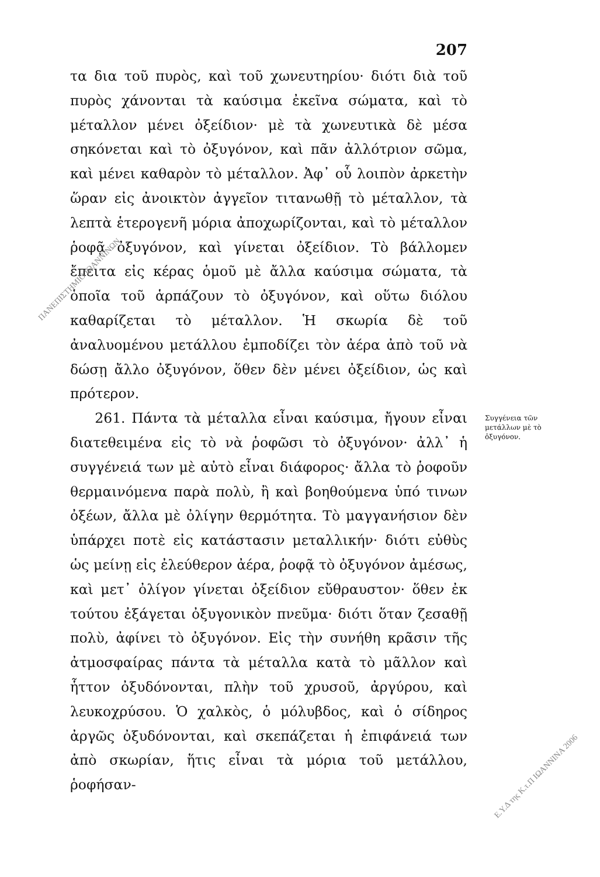207
τα δια τοῦ πυρὸς, καὶ τοῦ χωνευτηρίου· διότι διὰ τοῦ πυρὸς χάνονται τὰ καύσιμα ἐκεῖνα σώματα, καὶ τὸ μέταλλον μένει ὀξείδιον· μὲ τὰ χωνευτικὰ δὲ μέσα σηκόνεται καὶ τὸ ὀξυγόνον, καὶ πᾶν ἀλλότριον σῶμα, καὶ μένει καθαρὸν τὸ μέταλλον. Ἀφ᾽ οὗ λοιπὸν ἀρκετὴν ὥραν εἰς ἀνοικτὸν ἀγγεῖον τιτανωθῇ τὸ μέταλλον, τὰ λεπτὰ ἑτερογενῆ μόρια ἀποχωρίζονται, καὶ τὸ μέταλλον ῥοφᾷ ὀξυγόνον, καὶ γίνεται ὀξείδιον. Τὸ βάλλομεν ἔπειτα εἰς κέρας ὁμοῦ μὲ ἄλλα καύσιμα σώματα, τὰ ὁποῖα τοῦ ἁρπάζουν τὸ ὀξυγόνον, καὶ οὕτω διόλου καθαρίζεται τὸ μέταλλον. Ἡ σκωρία δὲ τοῦ ἀναλυομένου μετάλλου ἐμποδίζει τὸν ἀέρα ἀπὸ τοῦ νὰ δώσῃ ἄλλο ὀξυγόνον, ὅθεν δὲν μένει ὀξείδιον, ὡς καὶ πρότερον.
261. Πάντα τὰ μέταλλα εἶναι καύσιμα, ἤγουν εἶναι διατεθειμένα εἰς τὸ νὰ ῥοφῶσι τὸ ὀξυγόνον· ἀλλ᾽ ἡ συγγένειά των μὲ αὐτὸ εἶναι διάφορος· ἄλλα τὸ ῥοφοῦν θερμαινόμενα παρὰ πολὺ, ἢ καὶ βοηθούμενα ὑπό τινων ὀξέων, ἄλλα μὲ ὀλίγην θερμότητα. Τὸ μαγγανήσιον δὲν ὑπάρχει ποτὲ εἰς κατάστασιν μεταλλικήν· διότι εὐθὺς ὡς μείνῃ εἰς ἐλεύθερον ἀέρα, ῥοφᾷ τὸ ὀξυγόνον ἀμέσως, καὶ μετ᾽ ὀλίγον γίνεται ὀξείδιον εὔθραυστον· ὅθεν ἐκ τούτου ἐξάγεται ὀξυγονικὸν πνεῦμα· διότι ὅταν ζεσαθῇ πολὺ, ἀφίνει τὸ ὀξυγόνον. Εἰς τὴν συνήθη κρᾶσιν τῆς ἀτμοσφαίρας πάντα τὰ μέταλλα κατὰ τὸ μᾶλλον καὶ ἧττον ὀξυδόνονται, πλὴν τοῦ χρυσοῦ, ἀργύρου, καὶ λευκοχρύσου. Ὁ χαλκὸς, ὁ μόλυβδος, καὶ ὁ σίδηρος ἀργῶς ὀξυδόνονται, καὶ σκεπάζεται ἡ ἐπιφάνειά των ἀπὸ σκωρίαν, ἥτις εἶναι τὰ μόρια τοῦ μετάλλου, ῥοφήσαν-
Συγγένεια τῶν μετάλλων μὲ τὸ ὀξυγόνον.
ΠΑΝΕΠΙΣΤΗΜΙΟ ΙΩΑΝΝΙΝΩΝ
Ε.Υ.Δ της Κ.τ.Π ΙΩΑΝΝΙΝΑ 2006